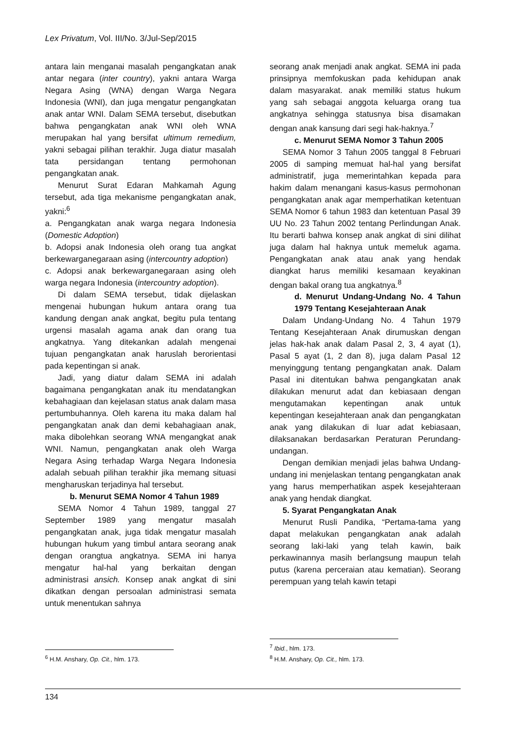Lex Privatum, Vol. III/No. 3/Jul-Sep/2015
antara lain menganai masalah pengangkatan anak antar negara (inter country), yakni antara Warga Negara Asing (WNA) dengan Warga Negara Indonesia (WNI), dan juga mengatur pengangkatan anak antar WNI. Dalam SEMA tersebut, disebutkan bahwa pengangkatan anak WNI oleh WNA merupakan hal yang bersifat ultimum remedium, yakni sebagai pilihan terakhir. Juga diatur masalah tata persidangan tentang permohonan pengangkatan anak.
Menurut Surat Edaran Mahkamah Agung tersebut, ada tiga mekanisme pengangkatan anak, yakni:<sup>6</sup>
a. Pengangkatan anak warga negara Indonesia (Domestic Adoption)
b. Adopsi anak Indonesia oleh orang tua angkat berkewarganegaraan asing (intercountry adoption)
c. Adopsi anak berkewarganegaraan asing oleh warga negara Indonesia (intercountry adoption).
Di dalam SEMA tersebut, tidak dijelaskan mengenai hubungan hukum antara orang tua kandung dengan anak angkat, begitu pula tentang urgensi masalah agama anak dan orang tua angkatnya. Yang ditekankan adalah mengenai tujuan pengangkatan anak haruslah berorientasi pada kepentingan si anak.
Jadi, yang diatur dalam SEMA ini adalah bagaimana pengangkatan anak itu mendatangkan kebahagiaan dan kejelasan status anak dalam masa pertumbuhannya. Oleh karena itu maka dalam hal pengangkatan anak dan demi kebahagiaan anak, maka dibolehkan seorang WNA mengangkat anak WNI. Namun, pengangkatan anak oleh Warga Negara Asing terhadap Warga Negara Indonesia adalah sebuah pilihan terakhir jika memang situasi mengharuskan terjadinya hal tersebut.
b. Menurut SEMA Nomor 4 Tahun 1989
SEMA Nomor 4 Tahun 1989, tanggal 27 September 1989 yang mengatur masalah pengangkatan anak, juga tidak mengatur masalah hubungan hukum yang timbul antara seorang anak dengan orangtua angkatnya. SEMA ini hanya mengatur hal-hal yang berkaitan dengan administrasi ansich. Konsep anak angkat di sini dikatkan dengan persoalan administrasi semata untuk menentukan sahnya
<sup>6</sup> H.M. Anshary, Op. Cit., hlm. 173.
seorang anak menjadi anak angkat. SEMA ini pada prinsipnya memfokuskan pada kehidupan anak dalam masyarakat. anak memiliki status hukum yang sah sebagai anggota keluarga orang tua angkatnya sehingga statusnya bisa disamakan dengan anak kansung dari segi hak-haknya.<sup>7</sup>
c. Menurut SEMA Nomor 3 Tahun 2005
SEMA Nomor 3 Tahun 2005 tanggal 8 Februari 2005 di samping memuat hal-hal yang bersifat administratif, juga memerintahkan kepada para hakim dalam menangani kasus-kasus permohonan pengangkatan anak agar memperhatikan ketentuan SEMA Nomor 6 tahun 1983 dan ketentuan Pasal 39 UU No. 23 Tahun 2002 tentang Perlindungan Anak. Itu berarti bahwa konsep anak angkat di sini dilihat juga dalam hal haknya untuk memeluk agama. Pengangkatan anak atau anak yang hendak diangkat harus memiliki kesamaan keyakinan dengan bakal orang tua angkatnya.<sup>8</sup>
d. Menurut Undang-Undang No. 4 Tahun 1979 Tentang Kesejahteraan Anak
Dalam Undang-Undang No. 4 Tahun 1979 Tentang Kesejahteraan Anak dirumuskan dengan jelas hak-hak anak dalam Pasal 2, 3, 4 ayat (1), Pasal 5 ayat (1, 2 dan 8), juga dalam Pasal 12 menyinggung tentang pengangkatan anak. Dalam Pasal ini ditentukan bahwa pengangkatan anak dilakukan menurut adat dan kebiasaan dengan mengutamakan kepentingan anak untuk kepentingan kesejahteraan anak dan pengangkatan anak yang dilakukan di luar adat kebiasaan, dilaksanakan berdasarkan Peraturan Perundang-undangan.
Dengan demikian menjadi jelas bahwa Undang-undang ini menjelaskan tentang pengangkatan anak yang harus memperhatikan aspek kesejahteraan anak yang hendak diangkat.
5. Syarat Pengangkatan Anak
Menurut Rusli Pandika, “Pertama-tama yang dapat melakukan pengangkatan anak adalah seorang laki-laki yang telah kawin, baik perkawinannya masih berlangsung maupun telah putus (karena perceraian atau kematian). Seorang perempuan yang telah kawin tetapi
<sup>7</sup> Ibid., hlm. 173.
<sup>8</sup> H.M. Anshary, Op. Cit., hlm. 173.
134